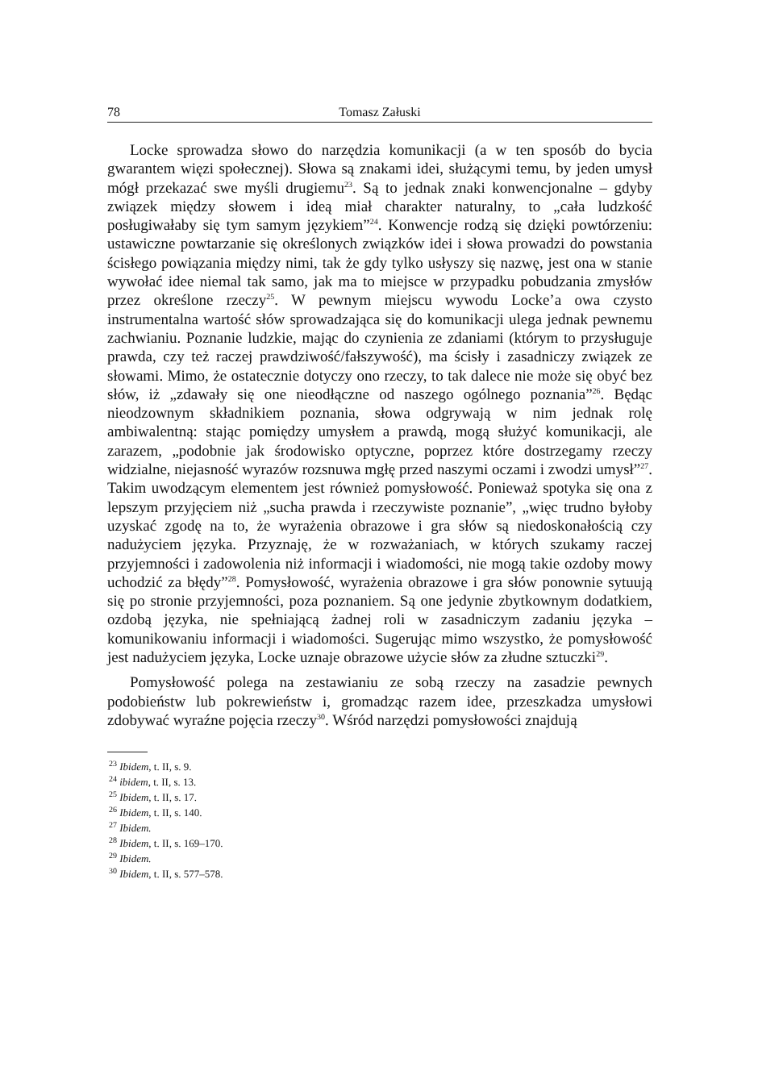78 Tomasz Załuski
Locke sprowadza słowo do narzędzia komunikacji (a w ten sposób do bycia gwarantem więzi społecznej). Słowa są znakami idei, służącymi temu, by jeden umysł mógł przekazać swe myśli drugiemu<sup>23</sup>. Są to jednak znaki konwencjonalne – gdyby związek między słowem i ideą miał charakter naturalny, to „cała ludzkość posługiwałaby się tym samym językiem”<sup>24</sup>. Konwencje rodzą się dzięki powtórzeniu: ustawiczne powtarzanie się określonych związków idei i słowa prowadzi do powstania ścisłego powiązania między nimi, tak że gdy tylko usłyszy się nazwę, jest ona w stanie wywołać idee niemal tak samo, jak ma to miejsce w przypadku pobudzania zmysłów przez określone rzeczy<sup>25</sup>. W pewnym miejscu wywodu Locke’a owa czysto instrumentalna wartość słów sprowadzająca się do komunikacji ulega jednak pewnemu zachwianiu. Poznanie ludzkie, mając do czynienia ze zdaniami (którym to przysługuje prawda, czy też raczej prawdziwość/fałszywość), ma ścisły i zasadniczy związek ze słowami. Mimo, że ostatecznie dotyczy ono rzeczy, to tak dalece nie może się obyć bez słów, iż „zdawały się one nieodłączne od naszego ogólnego poznania”<sup>26</sup>. Będąc nieodzownym składnikiem poznania, słowa odgrywają w nim jednak rolę ambiwalentną: stając pomiędzy umysłem a prawdą, mogą służyć komunikacji, ale zarazem, „podobnie jak środowisko optyczne, poprzez które dostrzegamy rzeczy widzialne, niejasność wyrazów rozsnuwa mgłę przed naszymi oczami i zwodzi umysł”<sup>27</sup>. Takim uwodzącym elementem jest również pomysłowość. Ponieważ spotyka się ona z lepszym przyjęciem niż „sucha prawda i rzeczywiste poznanie”, „więc trudno byłoby uzyskać zgodę na to, że wyrażenia obrazowe i gra słów są niedoskonałością czy nadużyciem języka. Przyznaję, że w rozważaniach, w których szukamy raczej przyjemności i zadowolenia niż informacji i wiadomości, nie mogą takie ozdoby mowy uchodzić za błędy”<sup>28</sup>. Pomysłowość, wyrażenia obrazowe i gra słów ponownie sytuują się po stronie przyjemności, poza poznaniem. Są one jedynie zbytkownym dodatkiem, ozdobą języka, nie spełniającą żadnej roli w zasadniczym zadaniu języka – komunikowaniu informacji i wiadomości. Sugerując mimo wszystko, że pomysłowość jest nadużyciem języka, Locke uznaje obrazowe użycie słów za złudne sztuczki<sup>29</sup>.
Pomysłowość polega na zestawianiu ze sobą rzeczy na zasadzie pewnych podobieństw lub pokrewieństw i, gromadząc razem idee, przeszkadza umysłowi zdobywać wyraźne pojęcia rzeczy<sup>30</sup>. Wśród narzędzi pomysłowości znajdują
<sup>23</sup> Ibidem, t. II, s. 9.
<sup>24</sup> ibidem, t. II, s. 13.
<sup>25</sup> Ibidem, t. II, s. 17.
<sup>26</sup> Ibidem, t. II, s. 140.
<sup>27</sup> Ibidem.
<sup>28</sup> Ibidem, t. II, s. 169–170.
<sup>29</sup> Ibidem.
<sup>30</sup> Ibidem, t. II, s. 577–578.